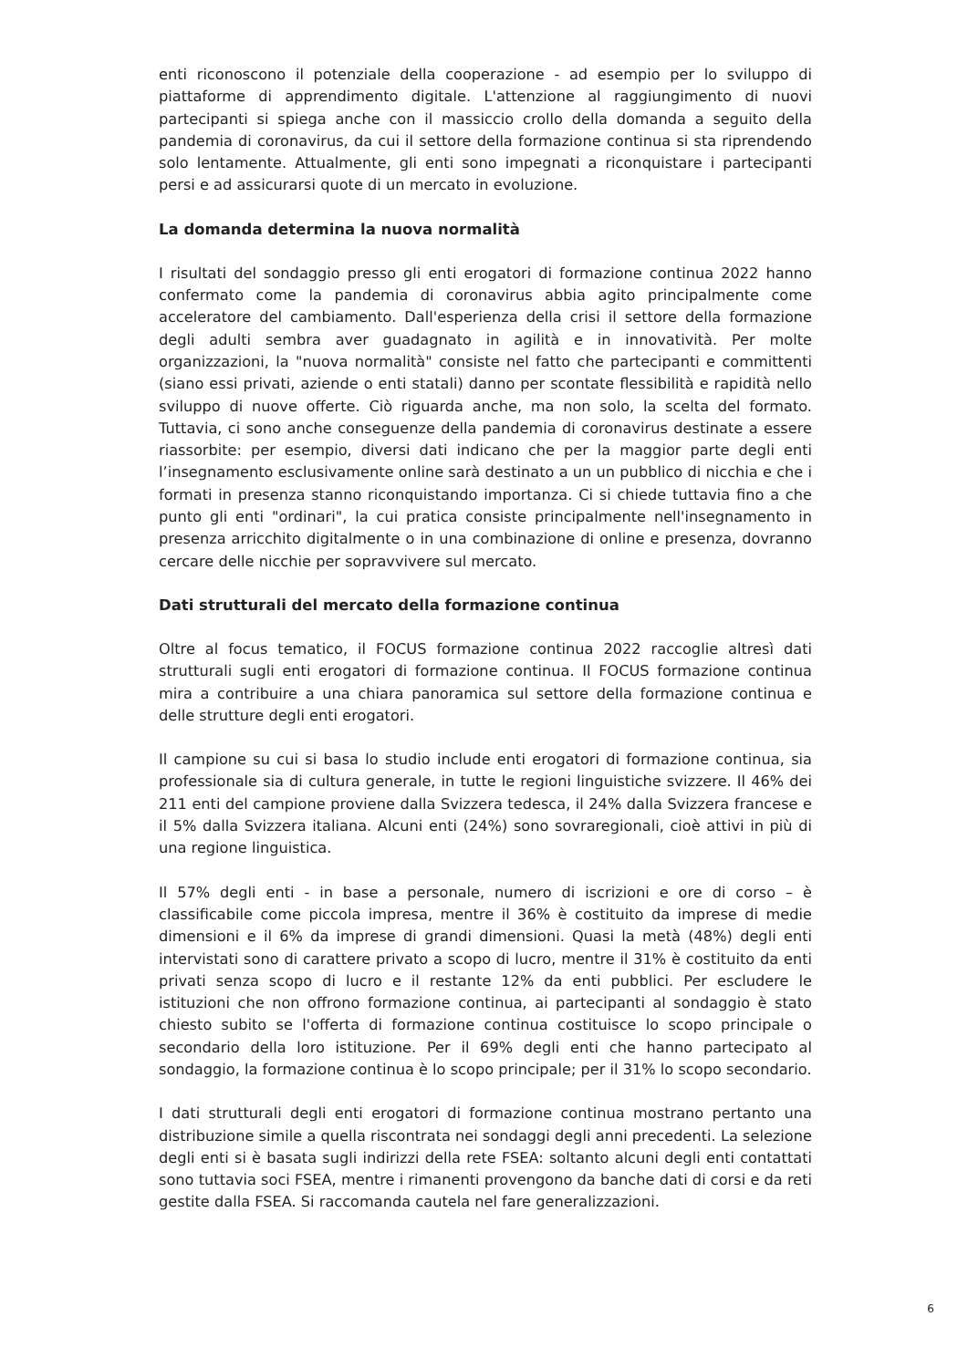enti riconoscono il potenziale della cooperazione - ad esempio per lo sviluppo di piattaforme di apprendimento digitale. L'attenzione al raggiungimento di nuovi partecipanti si spiega anche con il massiccio crollo della domanda a seguito della pandemia di coronavirus, da cui il settore della formazione continua si sta riprendendo solo lentamente. Attualmente, gli enti sono impegnati a riconquistare i partecipanti persi e ad assicurarsi quote di un mercato in evoluzione.
La domanda determina la nuova normalità
I risultati del sondaggio presso gli enti erogatori di formazione continua 2022 hanno confermato come la pandemia di coronavirus abbia agito principalmente come acceleratore del cambiamento. Dall'esperienza della crisi il settore della formazione degli adulti sembra aver guadagnato in agilità e in innovatività. Per molte organizzazioni, la "nuova normalità" consiste nel fatto che partecipanti e committenti (siano essi privati, aziende o enti statali) danno per scontate flessibilità e rapidità nello sviluppo di nuove offerte. Ciò riguarda anche, ma non solo, la scelta del formato. Tuttavia, ci sono anche conseguenze della pandemia di coronavirus destinate a essere riassorbite: per esempio, diversi dati indicano che per la maggior parte degli enti l’insegnamento esclusivamente online sarà destinato a un un pubblico di nicchia e che i formati in presenza stanno riconquistando importanza. Ci si chiede tuttavia fino a che punto gli enti "ordinari", la cui pratica consiste principalmente nell'insegnamento in presenza arricchito digitalmente o in una combinazione di online e presenza, dovranno cercare delle nicchie per sopravvivere sul mercato.
Dati strutturali del mercato della formazione continua
Oltre al focus tematico, il FOCUS formazione continua 2022 raccoglie altresì dati strutturali sugli enti erogatori di formazione continua. Il FOCUS formazione continua mira a contribuire a una chiara panoramica sul settore della formazione continua e delle strutture degli enti erogatori.
Il campione su cui si basa lo studio include enti erogatori di formazione continua, sia professionale sia di cultura generale, in tutte le regioni linguistiche svizzere. Il 46% dei 211 enti del campione proviene dalla Svizzera tedesca, il 24% dalla Svizzera francese e il 5% dalla Svizzera italiana. Alcuni enti (24%) sono sovraregionali, cioè attivi in più di una regione linguistica.
Il 57% degli enti - in base a personale, numero di iscrizioni e ore di corso – è classificabile come piccola impresa, mentre il 36% è costituito da imprese di medie dimensioni e il 6% da imprese di grandi dimensioni. Quasi la metà (48%) degli enti intervistati sono di carattere privato a scopo di lucro, mentre il 31% è costituito da enti privati senza scopo di lucro e il restante 12% da enti pubblici. Per escludere le istituzioni che non offrono formazione continua, ai partecipanti al sondaggio è stato chiesto subito se l'offerta di formazione continua costituisce lo scopo principale o secondario della loro istituzione. Per il 69% degli enti che hanno partecipato al sondaggio, la formazione continua è lo scopo principale; per il 31% lo scopo secondario.
I dati strutturali degli enti erogatori di formazione continua mostrano pertanto una distribuzione simile a quella riscontrata nei sondaggi degli anni precedenti. La selezione degli enti si è basata sugli indirizzi della rete FSEA: soltanto alcuni degli enti contattati sono tuttavia soci FSEA, mentre i rimanenti provengono da banche dati di corsi e da reti gestite dalla FSEA. Si raccomanda cautela nel fare generalizzazioni.
6